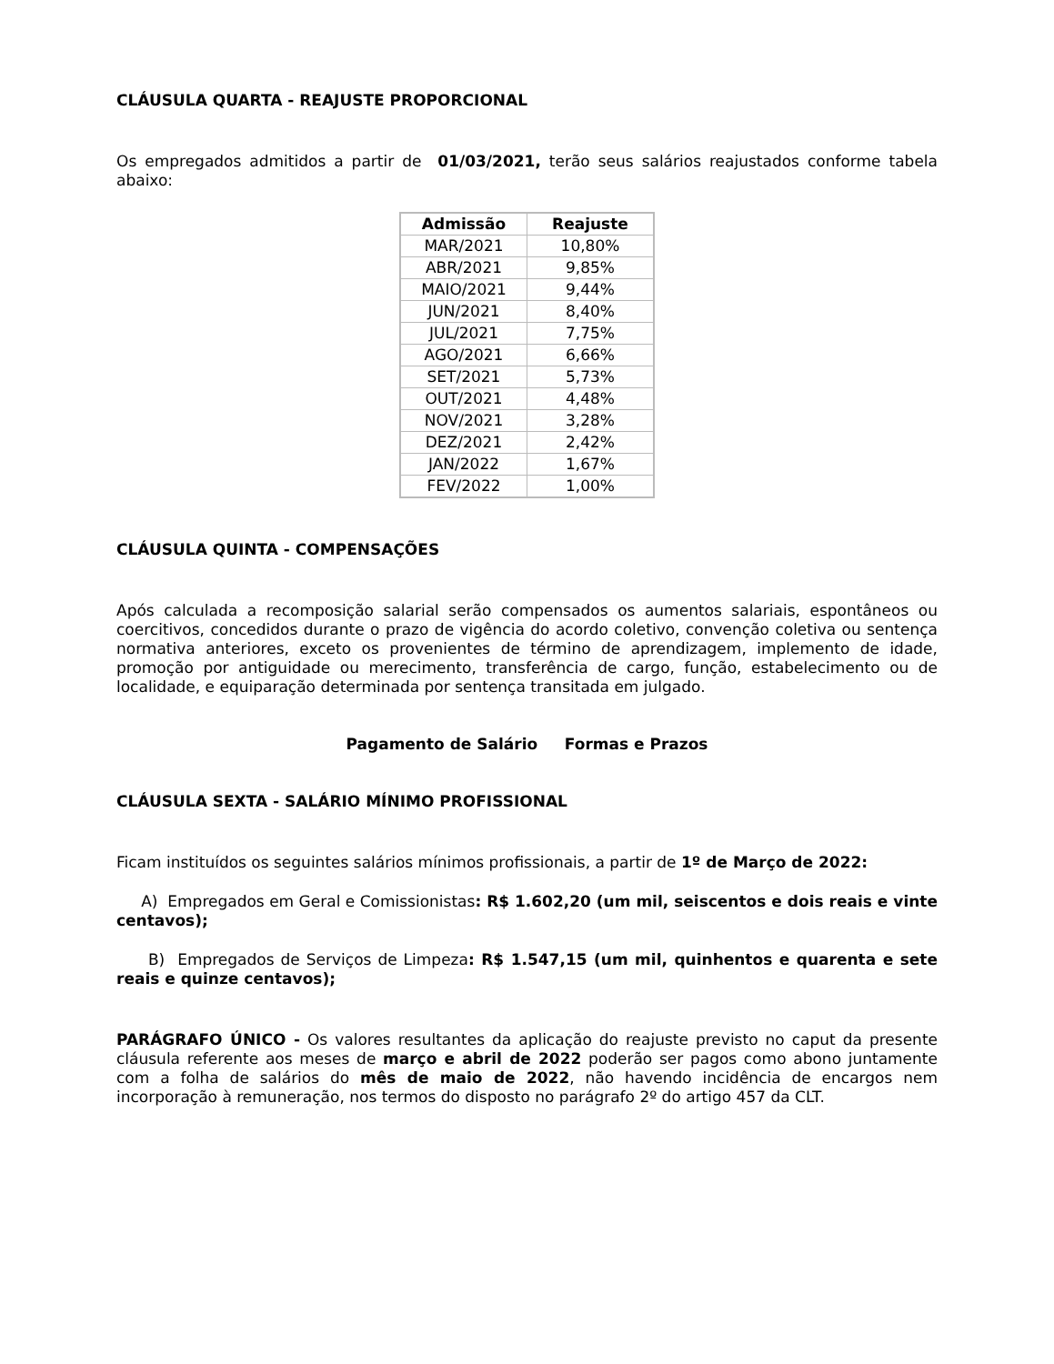CLÁUSULA QUARTA - REAJUSTE PROPORCIONAL
Os empregados admitidos a partir de 01/03/2021, terão seus salários reajustados conforme tabela abaixo:
| Admissão | Reajuste |
| --- | --- |
| MAR/2021 | 10,80% |
| ABR/2021 | 9,85% |
| MAIO/2021 | 9,44% |
| JUN/2021 | 8,40% |
| JUL/2021 | 7,75% |
| AGO/2021 | 6,66% |
| SET/2021 | 5,73% |
| OUT/2021 | 4,48% |
| NOV/2021 | 3,28% |
| DEZ/2021 | 2,42% |
| JAN/2022 | 1,67% |
| FEV/2022 | 1,00% |
CLÁUSULA QUINTA - COMPENSAÇÕES
Após calculada a recomposição salarial serão compensados os aumentos salariais, espontâneos ou coercitivos, concedidos durante o prazo de vigência do acordo coletivo, convenção coletiva ou sentença normativa anteriores, exceto os provenientes de término de aprendizagem, implemento de idade, promoção por antiguidade ou merecimento, transferência de cargo, função, estabelecimento ou de localidade, e equiparação determinada por sentença transitada em julgado.
Pagamento de Salário Formas e Prazos
CLÁUSULA SEXTA - SALÁRIO MÍNIMO PROFISSIONAL
Ficam instituídos os seguintes salários mínimos profissionais, a partir de 1º de Março de 2022:
A) Empregados em Geral e Comissionistas: R$ 1.602,20 (um mil, seiscentos e dois reais e vinte centavos);
B) Empregados de Serviços de Limpeza: R$ 1.547,15 (um mil, quinhentos e quarenta e sete reais e quinze centavos);
PARÁGRAFO ÚNICO - Os valores resultantes da aplicação do reajuste previsto no caput da presente cláusula referente aos meses de março e abril de 2022 poderão ser pagos como abono juntamente com a folha de salários do mês de maio de 2022, não havendo incidência de encargos nem incorporação à remuneração, nos termos do disposto no parágrafo 2º do artigo 457 da CLT.